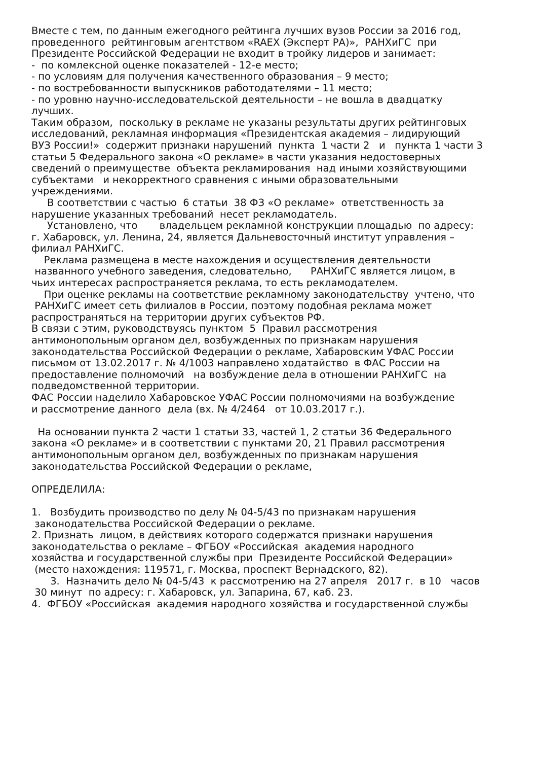Вместе с тем, по данным ежегодного рейтинга лучших вузов России за 2016 год, проведенного рейтинговым агентством «RAEX (Эксперт РА)», РАНХиГС при Президенте Российской Федерации не входит в тройку лидеров и занимает: - по комлексной оценке показателей - 12-е место; - по условиям для получения качественного образования – 9 место; - по востребованности выпускников работодателями – 11 место; - по уровню научно-исследовательской деятельности – не вошла в двадцатку лучших. Таким образом, поскольку в рекламе не указаны результаты других рейтинговых исследований, рекламная информация «Президентская академия – лидирующий ВУЗ России!» содержит признаки нарушений пункта 1 части 2 и пункта 1 части 3 статьи 5 Федерального закона «О рекламе» в части указания недостоверных сведений о преимуществе объекта рекламирования над иными хозяйствующими субъектами и некорректного сравнения с иными образовательными учреждениями. В соответствии с частью 6 статьи 38 ФЗ «О рекламе» ответственность за нарушение указанных требований несет рекламодатель. Установлено, что владельцем рекламной конструкции площадью по адресу: г. Хабаровск, ул. Ленина, 24, является Дальневосточный институт управления – филиал РАНХиГС. Реклама размещена в месте нахождения и осуществления деятельности названного учебного заведения, следовательно, РАНХиГС является лицом, в чьих интересах распространяется реклама, то есть рекламодателем. При оценке рекламы на соответствие рекламному законодательству учтено, что РАНХиГС имеет сеть филиалов в России, поэтому подобная реклама может распространяться на территории других субъектов РФ. В связи с этим, руководствуясь пунктом 5 Правил рассмотрения антимонопольным органом дел, возбужденных по признакам нарушения законодательства Российской Федерации о рекламе, Хабаровским УФАС России письмом от 13.02.2017 г. № 4/1003 направлено ходатайство в ФАС России на предоставление полномочий на возбуждение дела в отношении РАНХиГС на подведомственной территории. ФАС России наделило Хабаровское УФАС России полномочиями на возбуждение и рассмотрение данного дела (вх. № 4/2464 от 10.03.2017 г.). На основании пункта 2 части 1 статьи 33, частей 1, 2 статьи 36 Федерального закона «О рекламе» и в соответствии с пунктами 20, 21 Правил рассмотрения антимонопольным органом дел, возбужденных по признакам нарушения законодательства Российской Федерации о рекламе, ОПРЕДЕЛИЛА: 1. Возбудить производство по делу № 04-5/43 по признакам нарушения законодательства Российской Федерации о рекламе. 2. Признать лицом, в действиях которого содержатся признаки нарушения законодательства о рекламе – ФГБОУ «Российская академия народного хозяйства и государственной службы при Президенте Российской Федерации» (место нахождения: 119571, г. Москва, проспект Вернадского, 82). 3. Назначить дело № 04-5/43 к рассмотрению на 27 апреля 2017 г. в 10 часов 30 минут по адресу: г. Хабаровск, ул. Запарина, 67, каб. 23. 4. ФГБОУ «Российская академия народного хозяйства и государственной службы